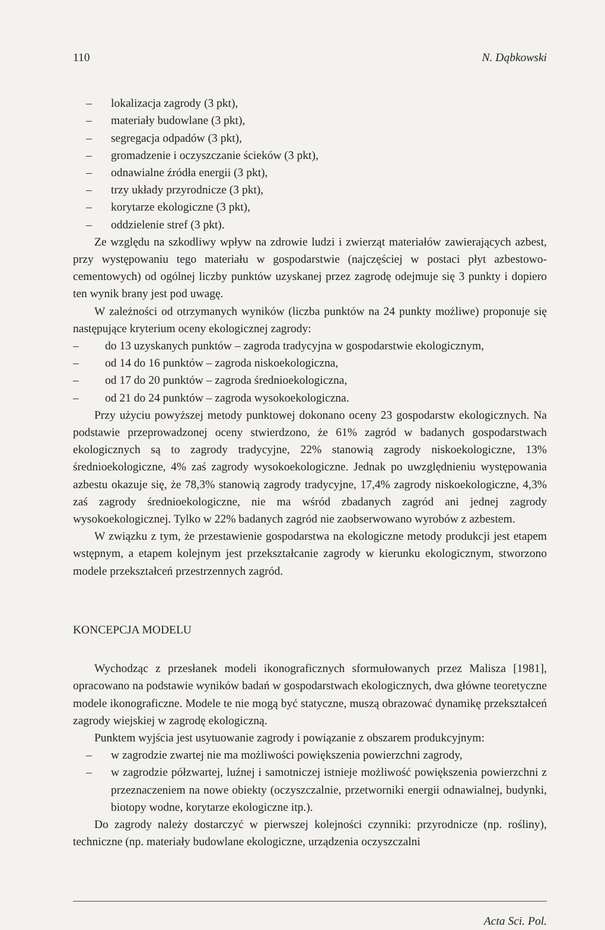110 N. Dąbkowski
– lokalizacja zagrody (3 pkt),
– materiały budowlane (3 pkt),
– segregacja odpadów (3 pkt),
– gromadzenie i oczyszczanie ścieków (3 pkt),
– odnawialne źródła energii (3 pkt),
– trzy układy przyrodnicze (3 pkt),
– korytarze ekologiczne (3 pkt),
– oddzielenie stref (3 pkt).
Ze względu na szkodliwy wpływ na zdrowie ludzi i zwierząt materiałów zawierających azbest, przy występowaniu tego materiału w gospodarstwie (najczęściej w postaci płyt azbestowo-cementowych) od ogólnej liczby punktów uzyskanej przez zagrodę odejmuje się 3 punkty i dopiero ten wynik brany jest pod uwagę.
W zależności od otrzymanych wyników (liczba punktów na 24 punkty możliwe) proponuje się następujące kryterium oceny ekologicznej zagrody:
– do 13 uzyskanych punktów – zagroda tradycyjna w gospodarstwie ekologicznym,
– od 14 do 16 punktów – zagroda niskoekologiczna,
– od 17 do 20 punktów – zagroda średnioekologiczna,
– od 21 do 24 punktów – zagroda wysokoekologiczna.
Przy użyciu powyższej metody punktowej dokonano oceny 23 gospodarstw ekologicznych. Na podstawie przeprowadzonej oceny stwierdzono, że 61% zagród w badanych gospodarstwach ekologicznych są to zagrody tradycyjne, 22% stanowią zagrody niskoekologiczne, 13% średnioekologiczne, 4% zaś zagrody wysokoekologiczne. Jednak po uwzględnieniu występowania azbestu okazuje się, że 78,3% stanowią zagrody tradycyjne, 17,4% zagrody niskoekologiczne, 4,3% zaś zagrody średnioekologiczne, nie ma wśród zbadanych zagród ani jednej zagrody wysokoekologicznej. Tylko w 22% badanych zagród nie zaobserwowano wyrobów z azbestem.
W związku z tym, że przestawienie gospodarstwa na ekologiczne metody produkcji jest etapem wstępnym, a etapem kolejnym jest przekształcanie zagrody w kierunku ekologicznym, stworzono modele przekształceń przestrzennych zagród.
KONCEPCJA MODELU
Wychodząc z przesłanek modeli ikonograficznych sformułowanych przez Malisza [1981], opracowano na podstawie wyników badań w gospodarstwach ekologicznych, dwa główne teoretyczne modele ikonograficzne. Modele te nie mogą być statyczne, muszą obrazować dynamikę przekształceń zagrody wiejskiej w zagrodę ekologiczną.
Punktem wyjścia jest usytuowanie zagrody i powiązanie z obszarem produkcyjnym:
– w zagrodzie zwartej nie ma możliwości powiększenia powierzchni zagrody,
– w zagrodzie półzwartej, luźnej i samotniczej istnieje możliwość powiększenia powierzchni z przeznaczeniem na nowe obiekty (oczyszczalnie, przetworniki energii odnawialnej, budynki, biotopy wodne, korytarze ekologiczne itp.).
Do zagrody należy dostarczyć w pierwszej kolejności czynniki: przyrodnicze (np. rośliny), techniczne (np. materiały budowlane ekologiczne, urządzenia oczyszczalni
Acta Sci. Pol.